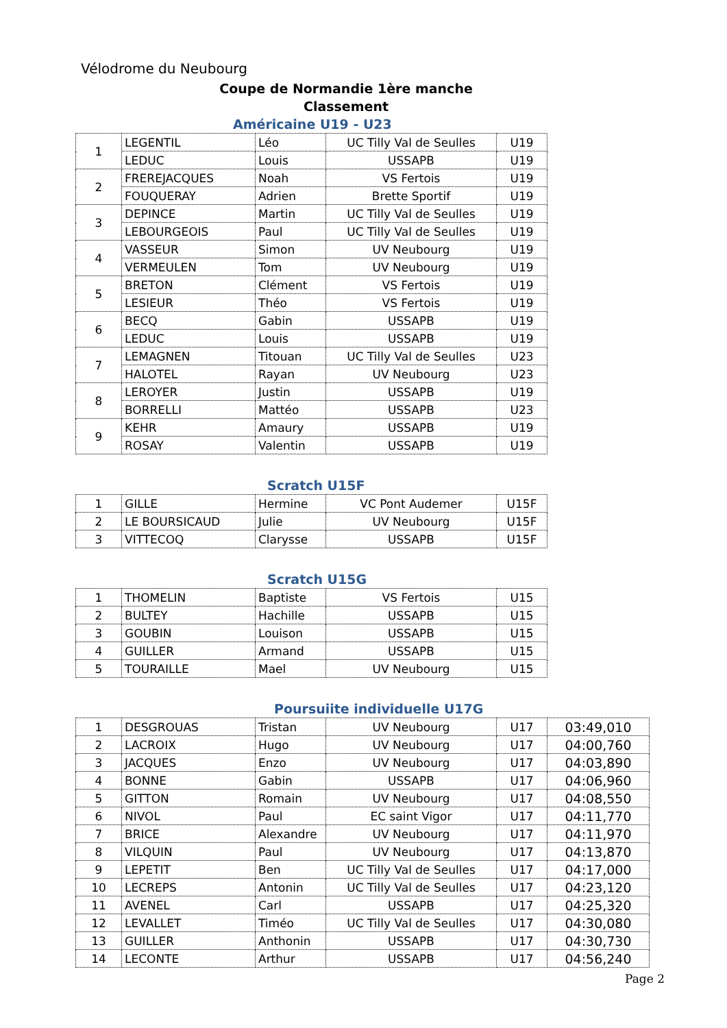Vélodrome du Neubourg
Coupe de Normandie 1ère manche
Classement
Américaine U19 - U23
| 1 | LEGENTIL | Léo | UC Tilly Val de Seulles | U19 |
| | LEDUC | Louis | USSAPB | U19 |
| 2 | FREREJACQUES | Noah | VS Fertois | U19 |
| | FOUQUERAY | Adrien | Brette Sportif | U19 |
| 3 | DEPINCE | Martin | UC Tilly Val de Seulles | U19 |
| | LEBOURGEOIS | Paul | UC Tilly Val de Seulles | U19 |
| 4 | VASSEUR | Simon | UV Neubourg | U19 |
| | VERMEULEN | Tom | UV Neubourg | U19 |
| 5 | BRETON | Clément | VS Fertois | U19 |
| | LESIEUR | Théo | VS Fertois | U19 |
| 6 | BECQ | Gabin | USSAPB | U19 |
| | LEDUC | Louis | USSAPB | U19 |
| 7 | LEMAGNEN | Titouan | UC Tilly Val de Seulles | U23 |
| | HALOTEL | Rayan | UV Neubourg | U23 |
| 8 | LEROYER | Justin | USSAPB | U19 |
| | BORRELLI | Mattéo | USSAPB | U23 |
| 9 | KEHR | Amaury | USSAPB | U19 |
| | ROSAY | Valentin | USSAPB | U19 |
Scratch U15F
| 1 | GILLE | Hermine | VC Pont Audemer | U15F |
| 2 | LE BOURSICAUD | Julie | UV Neubourg | U15F |
| 3 | VITTECOQ | Clarysse | USSAPB | U15F |
Scratch U15G
| 1 | THOMELIN | Baptiste | VS Fertois | U15 |
| 2 | BULTEY | Hachille | USSAPB | U15 |
| 3 | GOUBIN | Louison | USSAPB | U15 |
| 4 | GUILLER | Armand | USSAPB | U15 |
| 5 | TOURAILLE | Mael | UV Neubourg | U15 |
Poursuiite individuelle U17G
| 1 | DESGROUAS | Tristan | UV Neubourg | U17 | 03:49,010 |
| 2 | LACROIX | Hugo | UV Neubourg | U17 | 04:00,760 |
| 3 | JACQUES | Enzo | UV Neubourg | U17 | 04:03,890 |
| 4 | BONNE | Gabin | USSAPB | U17 | 04:06,960 |
| 5 | GITTON | Romain | UV Neubourg | U17 | 04:08,550 |
| 6 | NIVOL | Paul | EC saint Vigor | U17 | 04:11,770 |
| 7 | BRICE | Alexandre | UV Neubourg | U17 | 04:11,970 |
| 8 | VILQUIN | Paul | UV Neubourg | U17 | 04:13,870 |
| 9 | LEPETIT | Ben | UC Tilly Val de Seulles | U17 | 04:17,000 |
| 10 | LECREPS | Antonin | UC Tilly Val de Seulles | U17 | 04:23,120 |
| 11 | AVENEL | Carl | USSAPB | U17 | 04:25,320 |
| 12 | LEVALLET | Timéo | UC Tilly Val de Seulles | U17 | 04:30,080 |
| 13 | GUILLER | Anthonin | USSAPB | U17 | 04:30,730 |
| 14 | LECONTE | Arthur | USSAPB | U17 | 04:56,240 |
Page 2